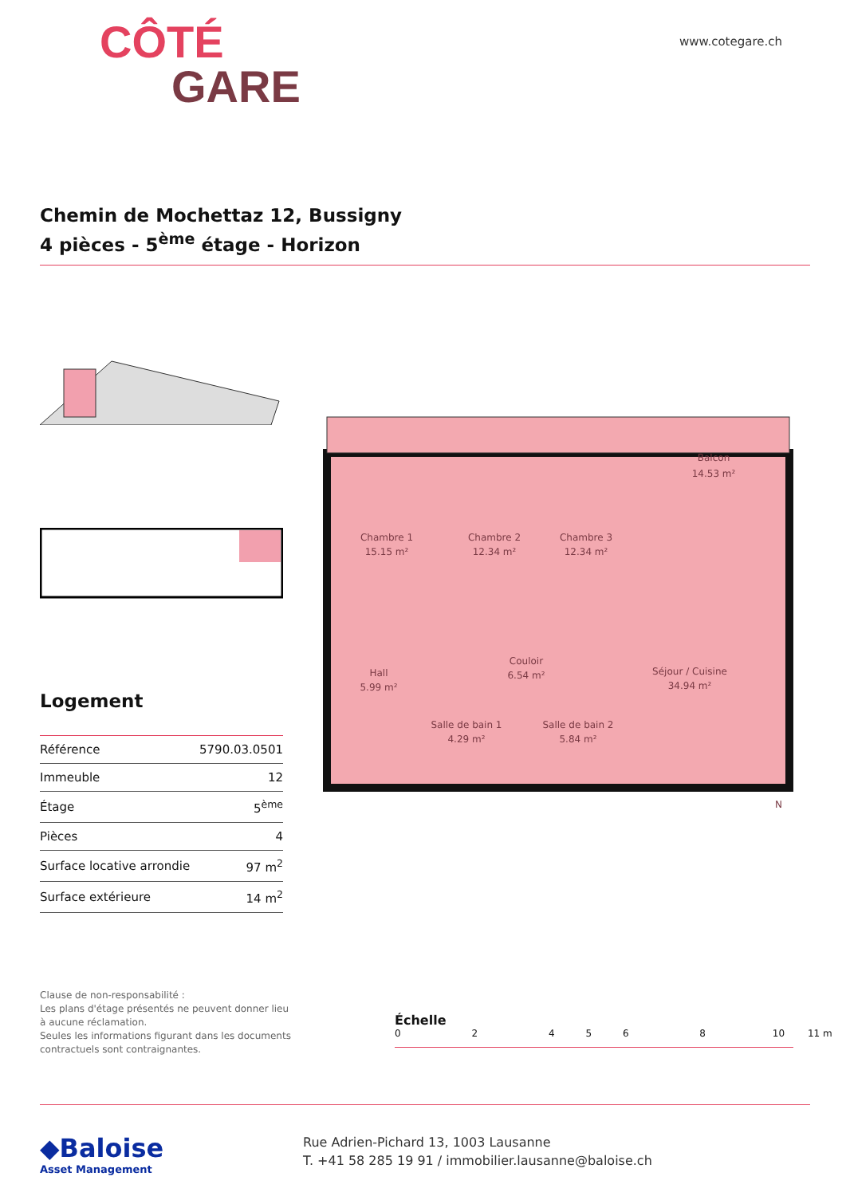CÔTÉ
GARE
www.cotegare.ch
Chemin de Mochettaz 12, Bussigny
4 pièces - 5<sup>ème</sup> étage - Horizon
Logement
| Référence | 5790.03.0501 |
| Immeuble | 12 |
| Étage | 5<sup>ème</sup> |
| Pièces | 4 |
| Surface locative arrondie | 97 m<sup>2</sup> |
| Surface extérieure | 14 m<sup>2</sup> |
Balcon
14.53 m²
Chambre 1
15.15 m²
Chambre 2
12.34 m²
Chambre 3
12.34 m²
Hall
5.99 m²
Couloir
6.54 m²
Séjour / Cuisine
34.94 m²
Salle de bain 1
4.29 m²
Salle de bain 2
5.84 m²
N
Clause de non-responsabilité :
Les plans d'étage présentés ne peuvent donner lieu à aucune réclamation.
Seules les informations figurant dans les documents contractuels sont contraignantes.
Échelle
0 2 4 5 6 8 10 11 m
◆Baloise
Asset Management
Rue Adrien-Pichard 13, 1003 Lausanne
T. +41 58 285 19 91 / immobilier.lausanne@baloise.ch